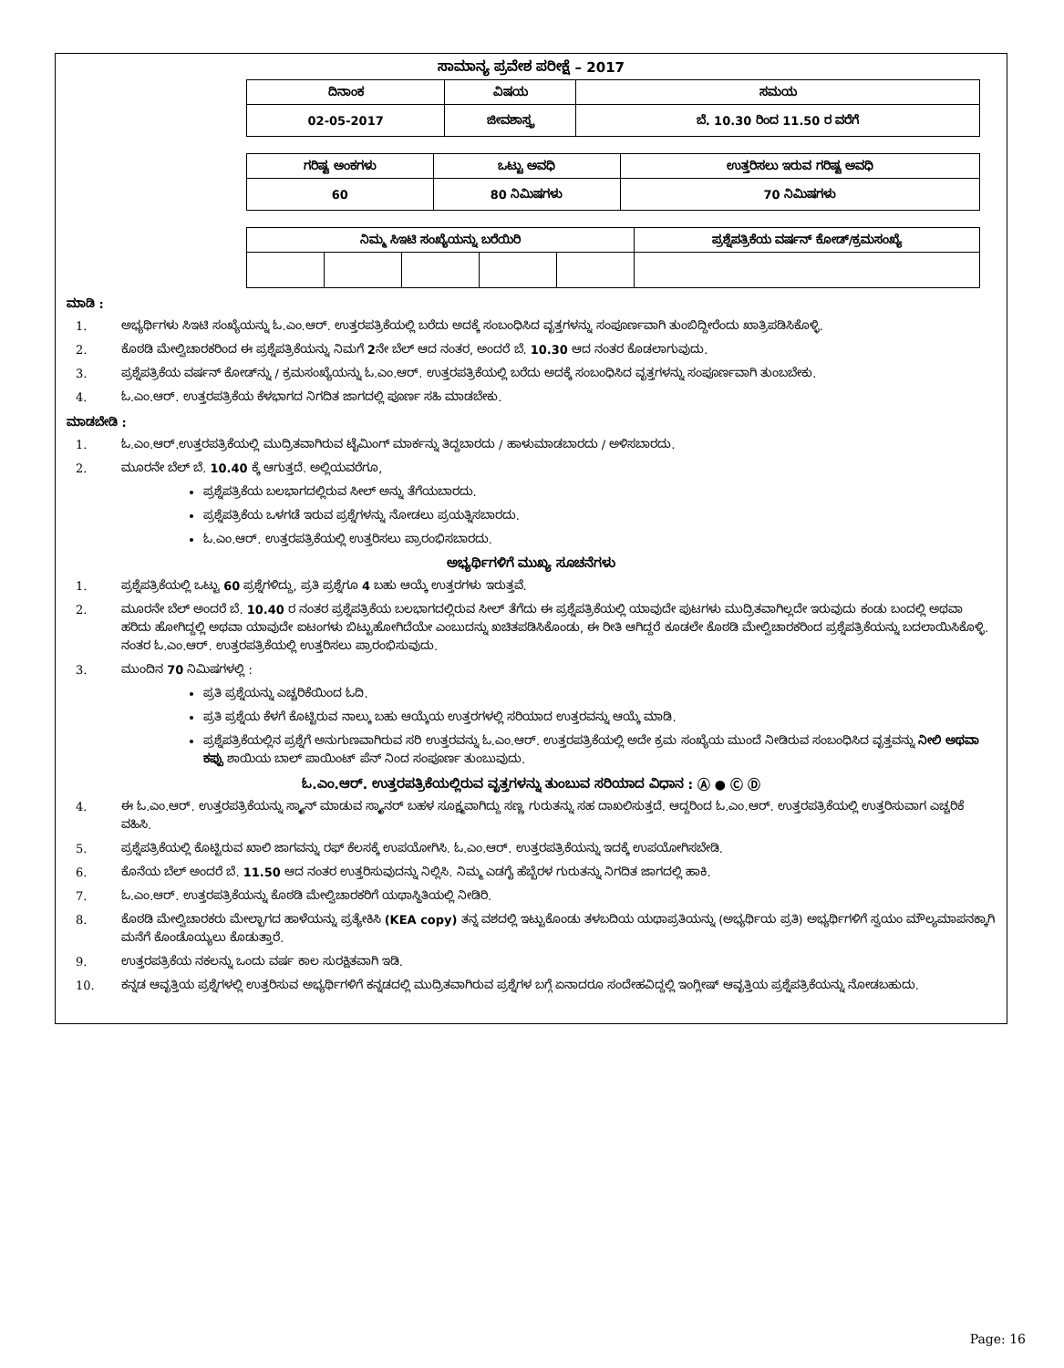ಸಾಮಾನ್ಯ ಪ್ರವೇಶ ಪರೀಕ್ಷೆ – 2017
| ದಿನಾಂಕ | ವಿಷಯ | ಸಮಯ |
| --- | --- | --- |
| 02-05-2017 | ಜೀವಶಾಸ್ತ್ರ | ಬೆ. 10.30 ರಿಂದ 11.50 ರ ವರೆಗೆ |
| ಗರಿಷ್ಟ ಅಂಕಗಳು | ಒಟ್ಟು ಅವಧಿ | ಉತ್ತರಿಸಲು ಇರುವ ಗರಿಷ್ಟ ಅವಧಿ |
| --- | --- | --- |
| 60 | 80 ನಿಮಿಷಗಳು | 70 ನಿಮಿಷಗಳು |
| ನಿಮ್ಮ ಸಿಇಟಿ ಸಂಖ್ಯೆಯನ್ನು ಬರೆಯಿರಿ | | | | | ಪ್ರಶ್ನೆಪತ್ರಿಕೆಯ ವರ್ಷನ್ ಕೋಡ್/ಕ್ರಮಸಂಖ್ಯೆ |
| --- | --- | --- | --- | --- | --- |
ಮಾಡಿ :
1. ಅಭ್ಯರ್ಥಿಗಳು ಸಿಇಟಿ ಸಂಖ್ಯೆಯನ್ನು ಓ.ಎಂ.ಆರ್. ಉತ್ತರಪತ್ರಿಕೆಯಲ್ಲಿ ಬರೆದು ಅದಕ್ಕೆ ಸಂಬಂಧಿಸಿದ ವೃತ್ತಗಳನ್ನು ಸಂಪೂರ್ಣವಾಗಿ ತುಂಬಿದ್ದೀರೆಂದು ಖಾತ್ರಿಪಡಿಸಿಕೊಳ್ಳಿ.
2. ಕೊಠಡಿ ಮೇಲ್ವಿಚಾರಕರಿಂದ ಈ ಪ್ರಶ್ನೆಪತ್ರಿಕೆಯನ್ನು ನಿಮಗೆ 2ನೇ ಬೆಲ್ ಆದ ನಂತರ, ಅಂದರೆ ಬೆ. 10.30 ಆದ ನಂತರ ಕೊಡಲಾಗುವುದು.
3. ಪ್ರಶ್ನೆಪತ್ರಿಕೆಯ ವರ್ಷನ್ ಕೋಡ್‌ನ್ನು / ಕ್ರಮಸಂಖ್ಯೆಯನ್ನು ಓ.ಎಂ.ಆರ್. ಉತ್ತರಪತ್ರಿಕೆಯಲ್ಲಿ ಬರೆದು ಅದಕ್ಕೆ ಸಂಬಂಧಿಸಿದ ವೃತ್ತಗಳನ್ನು ಸಂಪೂರ್ಣವಾಗಿ ತುಂಬಬೇಕು.
4. ಓ.ಎಂ.ಆರ್. ಉತ್ತರಪತ್ರಿಕೆಯ ಕೆಳಭಾಗದ ನಿಗದಿತ ಜಾಗದಲ್ಲಿ ಪೂರ್ಣ ಸಹಿ ಮಾಡಬೇಕು.
ಮಾಡಬೇಡಿ :
1. ಓ.ಎಂ.ಆರ್.ಉತ್ತರಪತ್ರಿಕೆಯಲ್ಲಿ ಮುದ್ರಿತವಾಗಿರುವ ಟೈಮಿಂಗ್ ಮಾರ್ಕನ್ನು ತಿದ್ದಬಾರದು / ಹಾಳುಮಾಡಬಾರದು / ಅಳಿಸಬಾರದು.
2. ಮೂರನೇ ಬೆಲ್ ಬೆ. 10.40 ಕ್ಕೆ ಆಗುತ್ತದೆ. ಅಲ್ಲಿಯವರೆಗೂ,
ಪ್ರಶ್ನೆಪತ್ರಿಕೆಯ ಬಲಭಾಗದಲ್ಲಿರುವ ಸೀಲ್ ಅನ್ನು ತೆಗೆಯಬಾರದು.
ಪ್ರಶ್ನೆಪತ್ರಿಕೆಯ ಒಳಗಡೆ ಇರುವ ಪ್ರಶ್ನೆಗಳನ್ನು ನೋಡಲು ಪ್ರಯತ್ನಿಸಬಾರದು.
ಓ.ಎಂ.ಆರ್. ಉತ್ತರಪತ್ರಿಕೆಯಲ್ಲಿ ಉತ್ತರಿಸಲು ಪ್ರಾರಂಭಿಸಬಾರದು.
ಅಭ್ಯರ್ಥಿಗಳಿಗೆ ಮುಖ್ಯ ಸೂಚನೆಗಳು
1. ಪ್ರಶ್ನೆಪತ್ರಿಕೆಯಲ್ಲಿ ಒಟ್ಟು 60 ಪ್ರಶ್ನೆಗಳಿದ್ದು, ಪ್ರತಿ ಪ್ರಶ್ನೆಗೂ 4 ಬಹು ಆಯ್ಕೆ ಉತ್ತರಗಳು ಇರುತ್ತವೆ.
2. ಮೂರನೇ ಬೆಲ್ ಅಂದರೆ ಬೆ. 10.40 ರ ನಂತರ ಪ್ರಶ್ನೆಪತ್ರಿಕೆಯ ಬಲಭಾಗದಲ್ಲಿರುವ ಸೀಲ್ ತೆಗೆದು ಈ ಪ್ರಶ್ನೆಪತ್ರಿಕೆಯಲ್ಲಿ ಯಾವುದೇ ಪುಟಗಳು ಮುದ್ರಿತವಾಗಿಲ್ಲದೇ ಇರುವುದು ಕಂಡು ಬಂದಲ್ಲಿ ಅಥವಾ ಹರಿದು ಹೋಗಿದ್ದಲ್ಲಿ ಅಥವಾ ಯಾವುದೇ ಐಟಂಗಳು ಬಿಟ್ಟುಹೋಗಿದೆಯೇ ಎಂಬುದನ್ನು ಖಚಿತಪಡಿಸಿಕೊಂಡು, ಈ ರೀತಿ ಆಗಿದ್ದರೆ ಕೂಡಲೇ ಕೊಠಡಿ ಮೇಲ್ವಿಚಾರಕರಿಂದ ಪ್ರಶ್ನೆಪತ್ರಿಕೆಯನ್ನು ಬದಲಾಯಿಸಿಕೊಳ್ಳಿ. ನಂತರ ಓ.ಎಂ.ಆರ್. ಉತ್ತರಪತ್ರಿಕೆಯಲ್ಲಿ ಉತ್ತರಿಸಲು ಪ್ರಾರಂಭಿಸುವುದು.
3. ಮುಂದಿನ 70 ನಿಮಿಷಗಳಲ್ಲಿ :
ಪ್ರತಿ ಪ್ರಶ್ನೆಯನ್ನು ಎಚ್ಚರಿಕೆಯಿಂದ ಓದಿ.
ಪ್ರತಿ ಪ್ರಶ್ನೆಯ ಕೆಳಗೆ ಕೊಟ್ಟಿರುವ ನಾಲ್ಕು ಬಹು ಆಯ್ಕೆಯ ಉತ್ತರಗಳಲ್ಲಿ ಸರಿಯಾದ ಉತ್ತರವನ್ನು ಆಯ್ಕೆ ಮಾಡಿ.
ಪ್ರಶ್ನೆಪತ್ರಿಕೆಯಲ್ಲಿನ ಪ್ರಶ್ನೆಗೆ ಅನುಗುಣವಾಗಿರುವ ಸರಿ ಉತ್ತರವನ್ನು ಓ.ಎಂ.ಆರ್. ಉತ್ತರಪತ್ರಿಕೆಯಲ್ಲಿ ಅದೇ ಕ್ರಮ ಸಂಖ್ಯೆಯ ಮುಂದೆ ನೀಡಿರುವ ಸಂಬಂಧಿಸಿದ ವೃತ್ತವನ್ನು ನೀಲಿ ಅಥವಾ ಕಪ್ಪು ಶಾಯಿಯ ಬಾಲ್ ಪಾಯಿಂಟ್ ಪೆನ್ ನಿಂದ ಸಂಪೂರ್ಣ ತುಂಬುವುದು.
ಓ.ಎಂ.ಆರ್. ಉತ್ತರಪತ್ರಿಕೆಯಲ್ಲಿರುವ ವೃತ್ತಗಳನ್ನು ತುಂಬುವ ಸರಿಯಾದ ವಿಧಾನ : Ⓐ ● Ⓒ Ⓓ
4. ಈ ಓ.ಎಂ.ಆರ್. ಉತ್ತರಪತ್ರಿಕೆಯನ್ನು ಸ್ಕ್ಯಾನ್ ಮಾಡುವ ಸ್ಕ್ಯಾನರ್ ಬಹಳ ಸೂಕ್ಷ್ಮವಾಗಿದ್ದು ಸಣ್ಣ ಗುರುತನ್ನು ಸಹ ದಾಖಲಿಸುತ್ತದೆ. ಆದ್ದರಿಂದ ಓ.ಎಂ.ಆರ್. ಉತ್ತರಪತ್ರಿಕೆಯಲ್ಲಿ ಉತ್ತರಿಸುವಾಗ ಎಚ್ಚರಿಕೆ ವಹಿಸಿ.
5. ಪ್ರಶ್ನೆಪತ್ರಿಕೆಯಲ್ಲಿ ಕೊಟ್ಟಿರುವ ಖಾಲಿ ಜಾಗವನ್ನು ರಫ್ ಕೆಲಸಕ್ಕೆ ಉಪಯೋಗಿಸಿ. ಓ.ಎಂ.ಆರ್. ಉತ್ತರಪತ್ರಿಕೆಯನ್ನು ಇದಕ್ಕೆ ಉಪಯೋಗಿಸಬೇಡಿ.
6. ಕೊನೆಯ ಬೆಲ್ ಅಂದರೆ ಬೆ. 11.50 ಆದ ನಂತರ ಉತ್ತರಿಸುವುದನ್ನು ನಿಲ್ಲಿಸಿ. ನಿಮ್ಮ ಎಡಗೈ ಹೆಬ್ಬೆರಳ ಗುರುತನ್ನು ನಿಗದಿತ ಜಾಗದಲ್ಲಿ ಹಾಕಿ.
7. ಓ.ಎಂ.ಆರ್. ಉತ್ತರಪತ್ರಿಕೆಯನ್ನು ಕೊಠಡಿ ಮೇಲ್ವಿಚಾರಕರಿಗೆ ಯಥಾಸ್ಥಿತಿಯಲ್ಲಿ ನೀಡಿರಿ.
8. ಕೊಠಡಿ ಮೇಲ್ವಿಚಾರಕರು ಮೇಲ್ಭಾಗದ ಹಾಳೆಯನ್ನು ಪ್ರತ್ಯೇಕಿಸಿ (KEA copy) ತನ್ನ ವಶದಲ್ಲಿ ಇಟ್ಟುಕೊಂಡು ತಳಬದಿಯ ಯಥಾಪ್ರತಿಯನ್ನು (ಅಭ್ಯರ್ಥಿಯ ಪ್ರತಿ) ಅಭ್ಯರ್ಥಿಗಳಿಗೆ ಸ್ವಯಂ ಮೌಲ್ಯಮಾಪನಕ್ಕಾಗಿ ಮನೆಗೆ ಕೊಂಡೊಯ್ಯಲು ಕೊಡುತ್ತಾರೆ.
9. ಉತ್ತರಪತ್ರಿಕೆಯ ನಕಲನ್ನು ಒಂದು ವರ್ಷ ಕಾಲ ಸುರಕ್ಷಿತವಾಗಿ ಇಡಿ.
10. ಕನ್ನಡ ಆವೃತ್ತಿಯ ಪ್ರಶ್ನೆಗಳಲ್ಲಿ ಉತ್ತರಿಸುವ ಅಭ್ಯರ್ಥಿಗಳಿಗೆ ಕನ್ನಡದಲ್ಲಿ ಮುದ್ರಿತವಾಗಿರುವ ಪ್ರಶ್ನೆಗಳ ಬಗ್ಗೆ ಏನಾದರೂ ಸಂದೇಹವಿದ್ದಲ್ಲಿ ಇಂಗ್ಲೀಷ್ ಆವೃತ್ತಿಯ ಪ್ರಶ್ನೆಪತ್ರಿಕೆಯನ್ನು ನೋಡಬಹುದು.
Page: 16